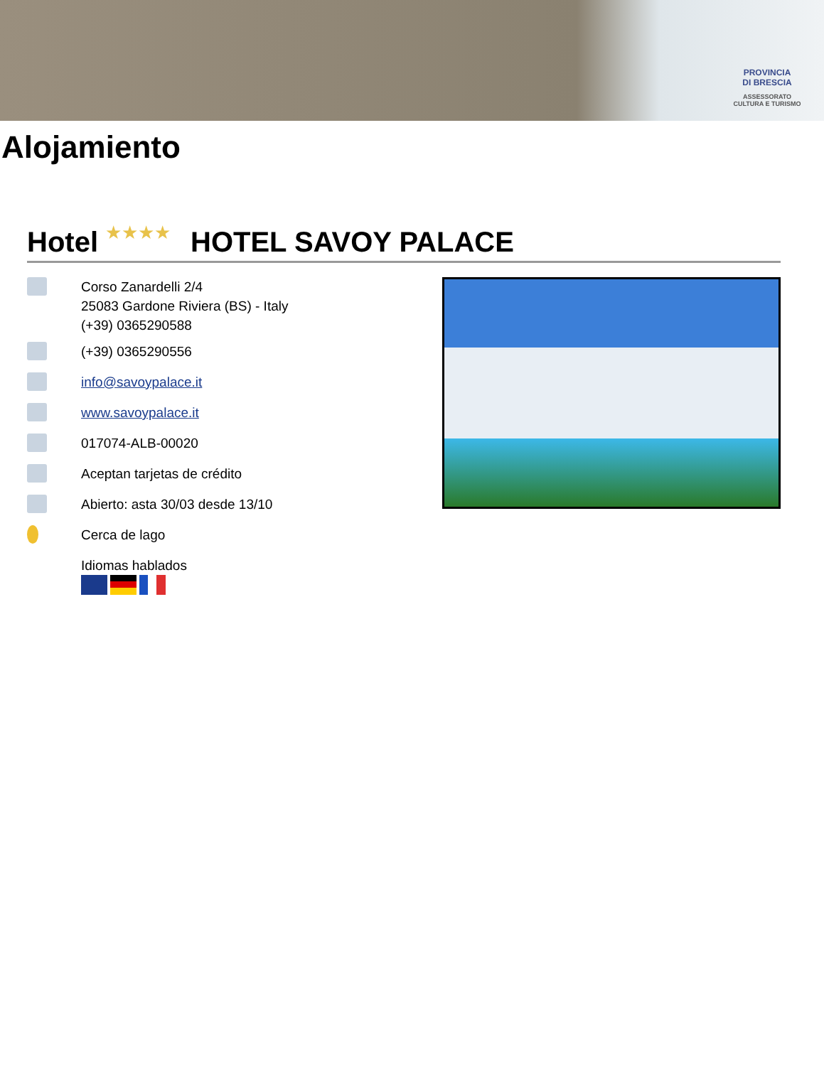PROVINCIA
DI BRESCIA
ASSESSORATO
CULTURA E TURISMO
Alojamiento
Hotel ★★★★ HOTEL SAVOY PALACE
Corso Zanardelli 2/4
25083 Gardone Riviera (BS) - Italy
(+39) 0365290588
(+39) 0365290556
info@savoypalace.it
www.savoypalace.it
017074-ALB-00020
Aceptan tarjetas de crédito
Abierto: asta 30/03 desde 13/10
Cerca de lago
Idiomas hablados